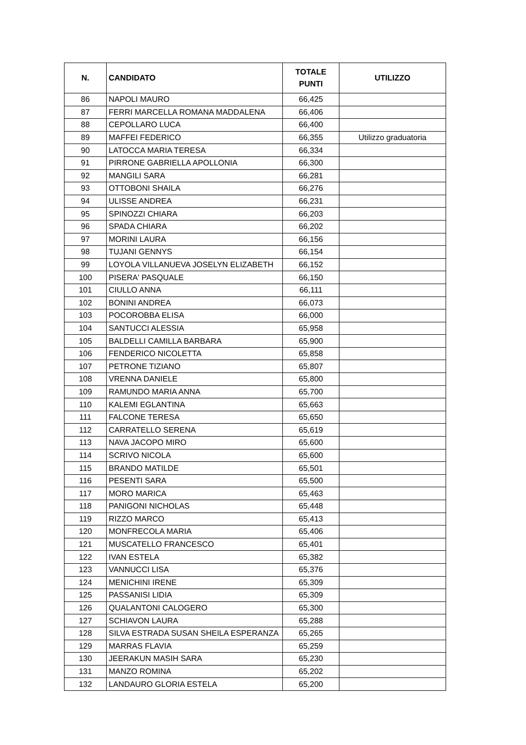| N. | CANDIDATO | TOTALE PUNTI | UTILIZZO |
| --- | --- | --- | --- |
| 86 | NAPOLI MAURO | 66,425 | |
| 87 | FERRI MARCELLA ROMANA MADDALENA | 66,406 | |
| 88 | CEPOLLARO LUCA | 66,400 | |
| 89 | MAFFEI FEDERICO | 66,355 | Utilizzo graduatoria |
| 90 | LATOCCA MARIA TERESA | 66,334 | |
| 91 | PIRRONE GABRIELLA APOLLONIA | 66,300 | |
| 92 | MANGILI SARA | 66,281 | |
| 93 | OTTOBONI SHAILA | 66,276 | |
| 94 | ULISSE ANDREA | 66,231 | |
| 95 | SPINOZZI CHIARA | 66,203 | |
| 96 | SPADA CHIARA | 66,202 | |
| 97 | MORINI LAURA | 66,156 | |
| 98 | TUJANI GENNYS | 66,154 | |
| 99 | LOYOLA VILLANUEVA JOSELYN ELIZABETH | 66,152 | |
| 100 | PISERA' PASQUALE | 66,150 | |
| 101 | CIULLO ANNA | 66,111 | |
| 102 | BONINI ANDREA | 66,073 | |
| 103 | POCOROBBA ELISA | 66,000 | |
| 104 | SANTUCCI ALESSIA | 65,958 | |
| 105 | BALDELLI CAMILLA BARBARA | 65,900 | |
| 106 | FENDERICO NICOLETTA | 65,858 | |
| 107 | PETRONE TIZIANO | 65,807 | |
| 108 | VRENNA DANIELE | 65,800 | |
| 109 | RAMUNDO MARIA ANNA | 65,700 | |
| 110 | KALEMI EGLANTINA | 65,663 | |
| 111 | FALCONE TERESA | 65,650 | |
| 112 | CARRATELLO SERENA | 65,619 | |
| 113 | NAVA JACOPO MIRO | 65,600 | |
| 114 | SCRIVO NICOLA | 65,600 | |
| 115 | BRANDO MATILDE | 65,501 | |
| 116 | PESENTI SARA | 65,500 | |
| 117 | MORO MARICA | 65,463 | |
| 118 | PANIGONI NICHOLAS | 65,448 | |
| 119 | RIZZO MARCO | 65,413 | |
| 120 | MONFRECOLA MARIA | 65,406 | |
| 121 | MUSCATELLO FRANCESCO | 65,401 | |
| 122 | IVAN ESTELA | 65,382 | |
| 123 | VANNUCCI LISA | 65,376 | |
| 124 | MENICHINI IRENE | 65,309 | |
| 125 | PASSANISI LIDIA | 65,309 | |
| 126 | QUALANTONI CALOGERO | 65,300 | |
| 127 | SCHIAVON LAURA | 65,288 | |
| 128 | SILVA ESTRADA SUSAN SHEILA ESPERANZA | 65,265 | |
| 129 | MARRAS FLAVIA | 65,259 | |
| 130 | JEERAKUN MASIH SARA | 65,230 | |
| 131 | MANZO ROMINA | 65,202 | |
| 132 | LANDAURO GLORIA ESTELA | 65,200 | |